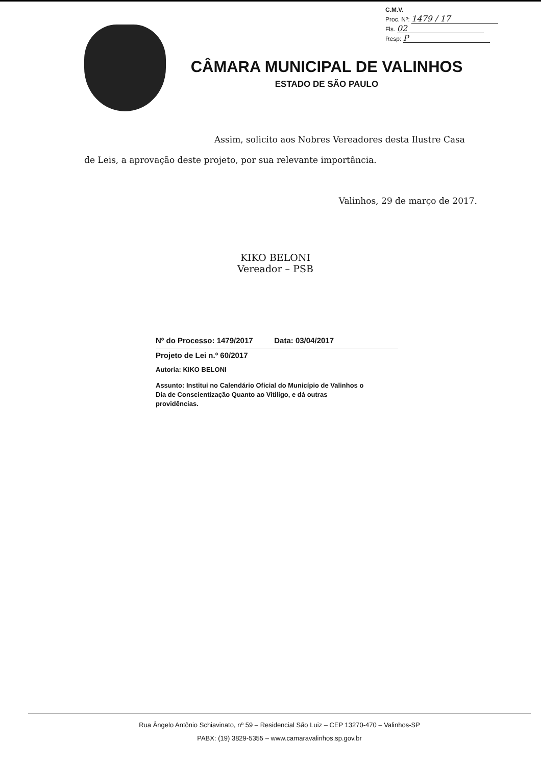C.M.V.
Proc. Nº: 1479 / 17
Fls. 02
Resp: P
CÂMARA MUNICIPAL DE VALINHOS
ESTADO DE SÃO PAULO
Assim, solicito aos Nobres Vereadores desta Ilustre Casa de Leis, a aprovação deste projeto, por sua relevante importância.
Valinhos, 29 de março de 2017.
KIKO BELONI
Vereador – PSB
Nº do Processo: 1479/2017 Data: 03/04/2017
Projeto de Lei n.º 60/2017
Autoria: KIKO BELONI
Assunto: Institui no Calendário Oficial do Município de Valinhos o Dia de Conscientização Quanto ao Vitiligo, e dá outras providências.
Rua Ângelo Antônio Schiavinato, nº 59 – Residencial São Luiz – CEP 13270-470 – Valinhos-SP
PABX: (19) 3829-5355 – www.camaravalinhos.sp.gov.br